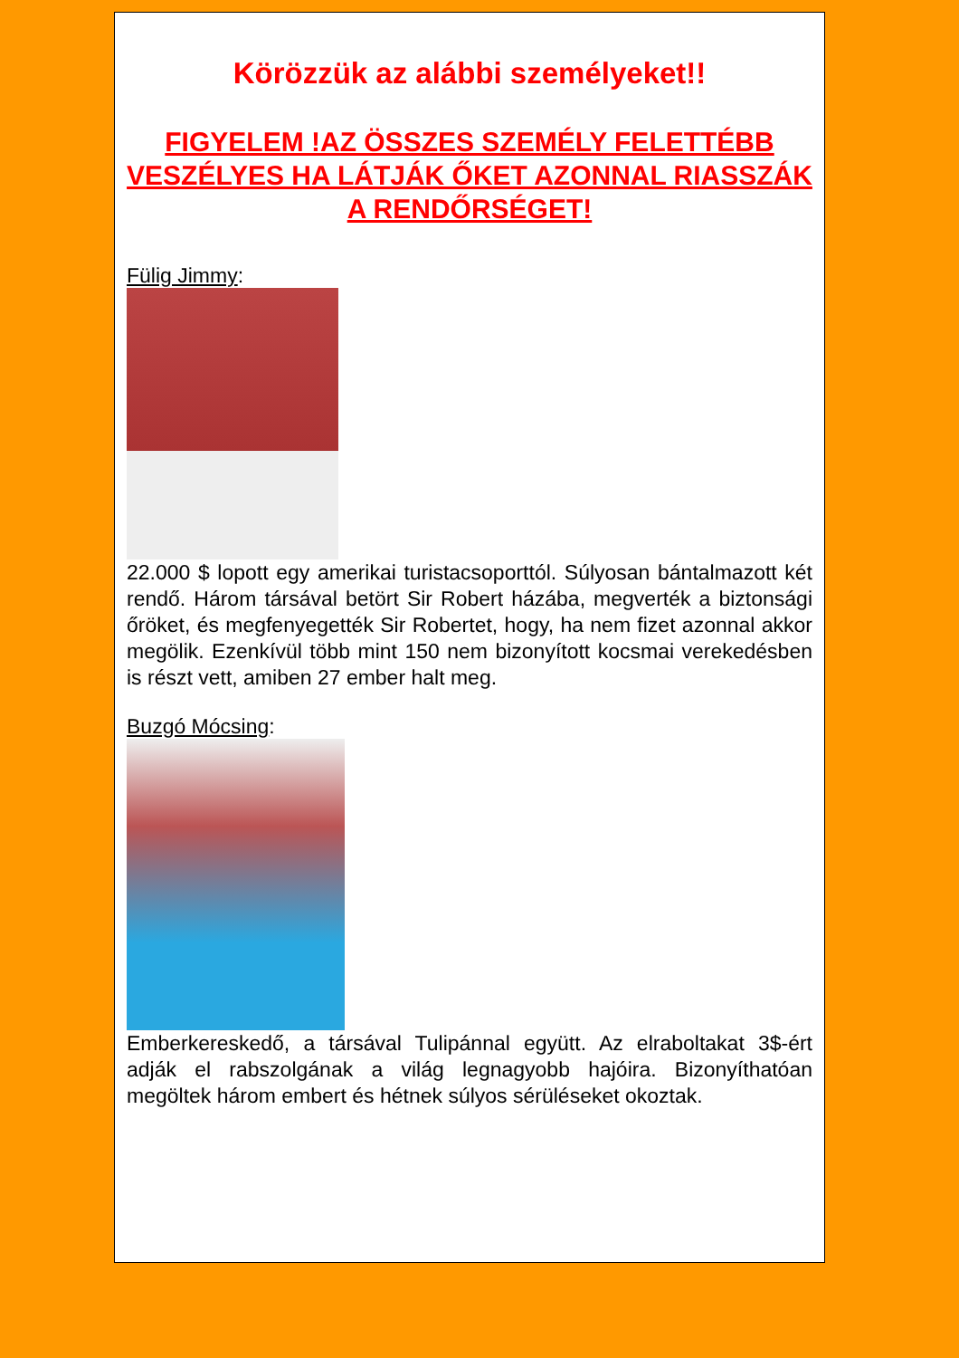Körözzük az alábbi személyeket!!
FIGYELEM !AZ ÖSSZES SZEMÉLY FELETTÉBB VESZÉLYES HA LÁTJÁK ŐKET AZONNAL RIASSZÁK A RENDŐRSÉGET!
Fülig Jimmy:
22.000 $ lopott egy amerikai turistacsoporttól. Súlyosan bántalmazott két rendő. Három társával betört Sir Robert házába, megverték a biztonsági őröket, és megfenyegették Sir Robertet, hogy, ha nem fizet azonnal akkor megölik. Ezenkívül több mint 150 nem bizonyított kocsmai verekedésben is részt vett, amiben 27 ember halt meg.
Buzgó Mócsing:
Emberkereskedő, a társával Tulipánnal együtt. Az elraboltakat 3$-ért adják el rabszolgának a világ legnagyobb hajóira. Bizonyíthatóan megöltek három embert és hétnek súlyos sérüléseket okoztak.